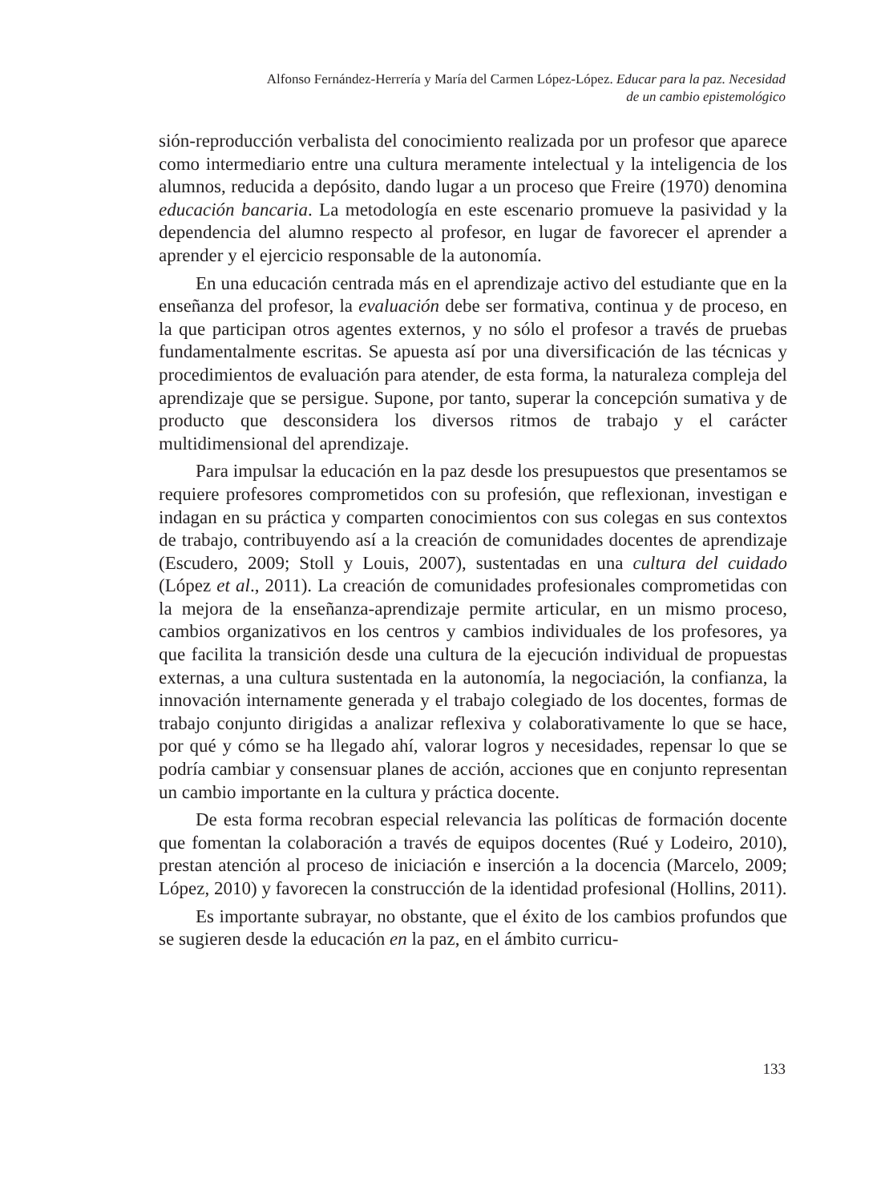Alfonso Fernández-Herrería y María del Carmen López-López. Educar para la paz. Necesidad
de un cambio epistemológico
sión-reproducción verbalista del conocimiento realizada por un profesor que aparece como intermediario entre una cultura meramente intelectual y la inteligencia de los alumnos, reducida a depósito, dando lugar a un proceso que Freire (1970) denomina educación bancaria. La metodología en este escenario promueve la pasividad y la dependencia del alumno respecto al profesor, en lugar de favorecer el aprender a aprender y el ejercicio responsable de la autonomía.
En una educación centrada más en el aprendizaje activo del estudiante que en la enseñanza del profesor, la evaluación debe ser formativa, continua y de proceso, en la que participan otros agentes externos, y no sólo el profesor a través de pruebas fundamentalmente escritas. Se apuesta así por una diversificación de las técnicas y procedimientos de evaluación para atender, de esta forma, la naturaleza compleja del aprendizaje que se persigue. Supone, por tanto, superar la concepción sumativa y de producto que desconsidera los diversos ritmos de trabajo y el carácter multidimensional del aprendizaje.
Para impulsar la educación en la paz desde los presupuestos que presentamos se requiere profesores comprometidos con su profesión, que reflexionan, investigan e indagan en su práctica y comparten conocimientos con sus colegas en sus contextos de trabajo, contribuyendo así a la creación de comunidades docentes de aprendizaje (Escudero, 2009; Stoll y Louis, 2007), sustentadas en una cultura del cuidado (López et al., 2011). La creación de comunidades profesionales comprometidas con la mejora de la enseñanza-aprendizaje permite articular, en un mismo proceso, cambios organizativos en los centros y cambios individuales de los profesores, ya que facilita la transición desde una cultura de la ejecución individual de propuestas externas, a una cultura sustentada en la autonomía, la negociación, la confianza, la innovación internamente generada y el trabajo colegiado de los docentes, formas de trabajo conjunto dirigidas a analizar reflexiva y colaborativamente lo que se hace, por qué y cómo se ha llegado ahí, valorar logros y necesidades, repensar lo que se podría cambiar y consensuar planes de acción, acciones que en conjunto representan un cambio importante en la cultura y práctica docente.
De esta forma recobran especial relevancia las políticas de formación docente que fomentan la colaboración a través de equipos docentes (Rué y Lodeiro, 2010), prestan atención al proceso de iniciación e inserción a la docencia (Marcelo, 2009; López, 2010) y favorecen la construcción de la identidad profesional (Hollins, 2011).
Es importante subrayar, no obstante, que el éxito de los cambios profundos que se sugieren desde la educación en la paz, en el ámbito curricu-
133